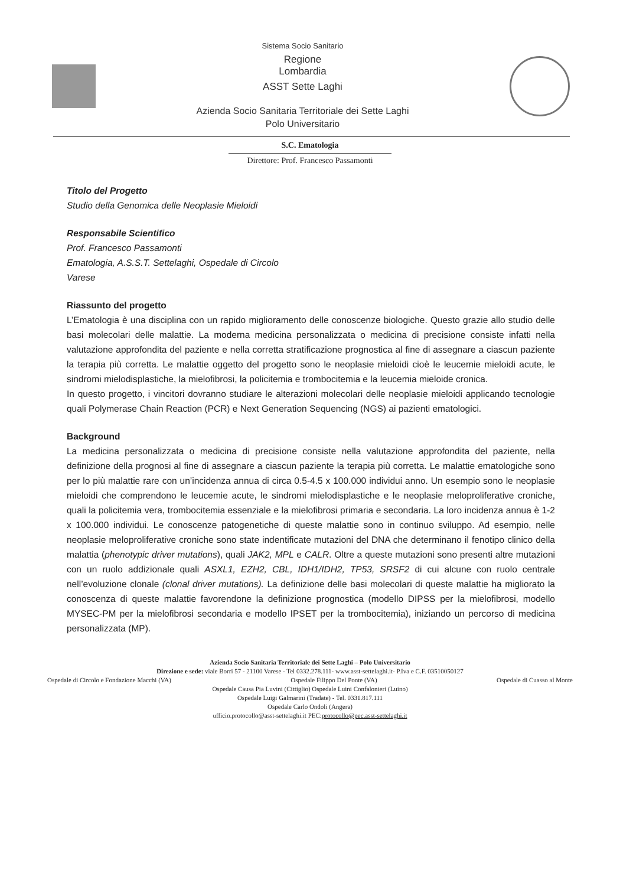Sistema Socio Sanitario
Regione
Lombardia
ASST Sette Laghi
Azienda Socio Sanitaria Territoriale dei Sette Laghi
Polo Universitario
S.C. Ematologia
Direttore: Prof. Francesco Passamonti
Titolo del Progetto
Studio della Genomica delle Neoplasie Mieloidi
Responsabile Scientifico
Prof. Francesco Passamonti
Ematologia, A.S.S.T. Settelaghi, Ospedale di Circolo
Varese
Riassunto del progetto
L’Ematologia è una disciplina con un rapido miglioramento delle conoscenze biologiche. Questo grazie allo studio delle basi molecolari delle malattie. La moderna medicina personalizzata o medicina di precisione consiste infatti nella valutazione approfondita del paziente e nella corretta stratificazione prognostica al fine di assegnare a ciascun paziente la terapia più corretta. Le malattie oggetto del progetto sono le neoplasie mieloidi cioè le leucemie mieloidi acute, le sindromi mielodisplastiche, la mielofibrosi, la policitemia e trombocitemia e la leucemia mieloide cronica.
In questo progetto, i vincitori dovranno studiare le alterazioni molecolari delle neoplasie mieloidi applicando tecnologie quali Polymerase Chain Reaction (PCR) e Next Generation Sequencing (NGS) ai pazienti ematologici.
Background
La medicina personalizzata o medicina di precisione consiste nella valutazione approfondita del paziente, nella definizione della prognosi al fine di assegnare a ciascun paziente la terapia più corretta. Le malattie ematologiche sono per lo più malattie rare con un’incidenza annua di circa 0.5-4.5 x 100.000 individui anno. Un esempio sono le neoplasie mieloidi che comprendono le leucemie acute, le sindromi mielodisplastiche e le neoplasie meloproliferative croniche, quali la policitemia vera, trombocitemia essenziale e la mielofibrosi primaria e secondaria. La loro incidenza annua è 1-2 x 100.000 individui. Le conoscenze patogenetiche di queste malattie sono in continuo sviluppo. Ad esempio, nelle neoplasie meloproliferative croniche sono state indentificate mutazioni del DNA che determinano il fenotipo clinico della malattia (phenotypic driver mutations), quali JAK2, MPL e CALR. Oltre a queste mutazioni sono presenti altre mutazioni con un ruolo addizionale quali ASXL1, EZH2, CBL, IDH1/IDH2, TP53, SRSF2 di cui alcune con ruolo centrale nell’evoluzione clonale (clonal driver mutations). La definizione delle basi molecolari di queste malattie ha migliorato la conoscenza di queste malattie favorendone la definizione prognostica (modello DIPSS per la mielofibrosi, modello MYSEC-PM per la mielofibrosi secondaria e modello IPSET per la trombocitemia), iniziando un percorso di medicina personalizzata (MP).
Azienda Socio Sanitaria Territoriale dei Sette Laghi – Polo Universitario
Direzione e sede: viale Borri 57 - 21100 Varese - Tel 0332.278.111- www.asst-settelaghi.it- P.Iva e C.F. 03510050127
Ospedale di Circolo e Fondazione Macchi (VA) Ospedale Filippo Del Ponte (VA) Ospedale di Cuasso al Monte
Ospedale Causa Pia Luvini (Cittiglio) Ospedale Luini Confalonieri (Luino)
Ospedale Luigi Galmarini (Tradate) - Tel. 0331.817.111
Ospedale Carlo Ondoli (Angera)
ufficio.protocollo@asst-settelaghi.it PEC:protocollo@pec.asst-settelaghi.it